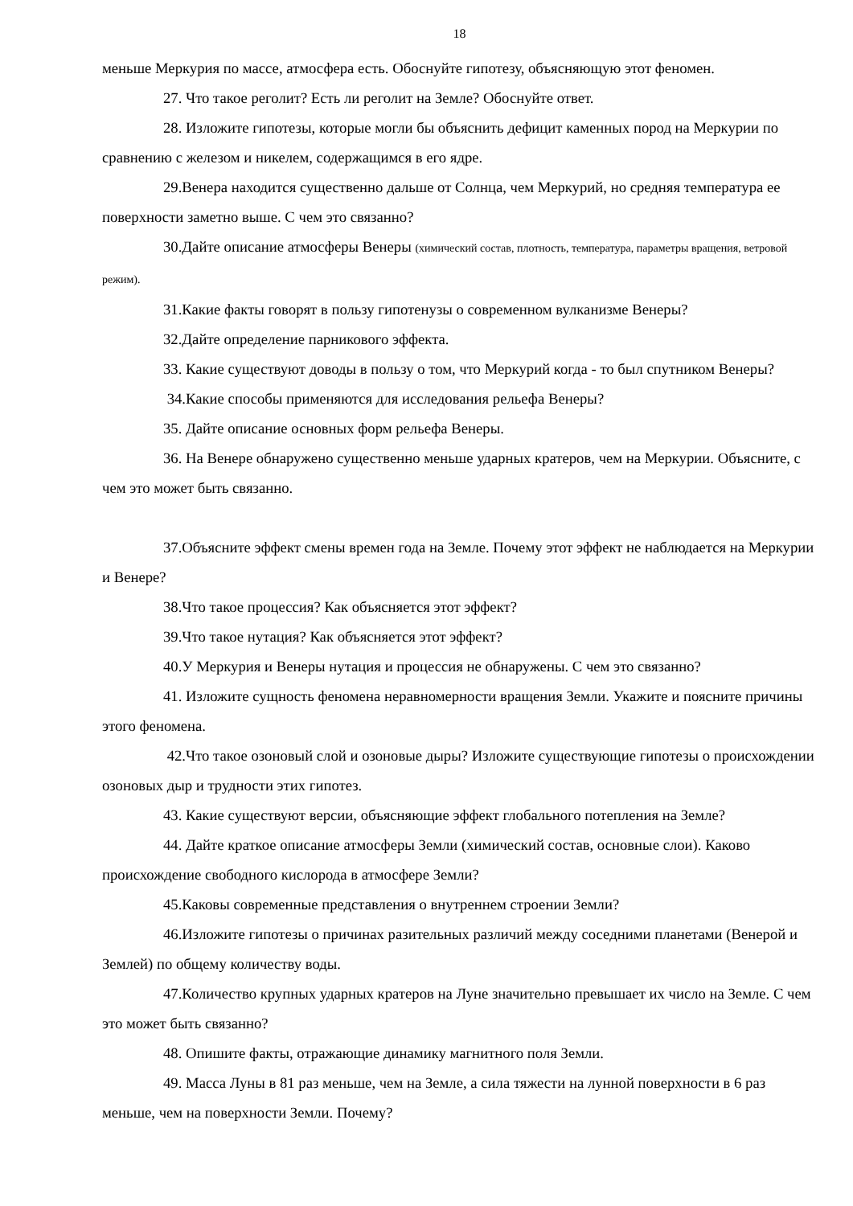18
меньше Меркурия по массе, атмосфера есть. Обоснуйте гипотезу, объясняющую этот феномен.
27. Что такое реголит? Есть ли реголит на Земле? Обоснуйте ответ.
28. Изложите гипотезы, которые могли бы объяснить дефицит каменных пород на Меркурии по сравнению с железом и никелем, содержащимся в его ядре.
29.Венера находится существенно дальше от Солнца, чем Меркурий, но средняя температура ее поверхности заметно выше. С чем это связанно?
30.Дайте описание атмосферы Венеры (химический состав, плотность, температура, параметры вращения, ветровой режим).
31.Какие факты говорят в пользу гипотенузы о современном вулканизме Венеры?
32.Дайте определение парникового эффекта.
33. Какие существуют доводы в пользу о том, что Меркурий когда - то был спутником Венеры?
34.Какие способы применяются для исследования рельефа Венеры?
35. Дайте описание основных форм рельефа Венеры.
36. На Венере обнаружено существенно меньше ударных кратеров, чем на Меркурии. Объясните, с чем это может быть связанно.
37.Объясните эффект смены времен года на Земле. Почему этот эффект не наблюдается на Меркурии и Венере?
38.Что такое процессия? Как объясняется этот эффект?
39.Что такое нутация? Как объясняется этот эффект?
40.У Меркурия и Венеры нутация и процессия не обнаружены. С чем это связанно?
41. Изложите сущность феномена неравномерности вращения Земли. Укажите и поясните причины этого феномена.
42.Что такое озоновый слой и озоновые дыры? Изложите существующие гипотезы о происхождении озоновых дыр и трудности этих гипотез.
43. Какие существуют версии, объясняющие эффект глобального потепления на Земле?
44. Дайте краткое описание атмосферы Земли (химический состав, основные слои). Каково происхождение свободного кислорода в атмосфере Земли?
45.Каковы современные представления о внутреннем строении Земли?
46.Изложите гипотезы о причинах разительных различий между соседними планетами (Венерой и Землей) по общему количеству воды.
47.Количество крупных ударных кратеров на Луне значительно превышает их число на Земле. С чем это может быть связанно?
48. Опишите факты, отражающие динамику магнитного поля Земли.
49. Масса Луны в 81 раз меньше, чем на Земле, а сила тяжести на лунной поверхности в 6 раз меньше, чем на поверхности Земли. Почему?